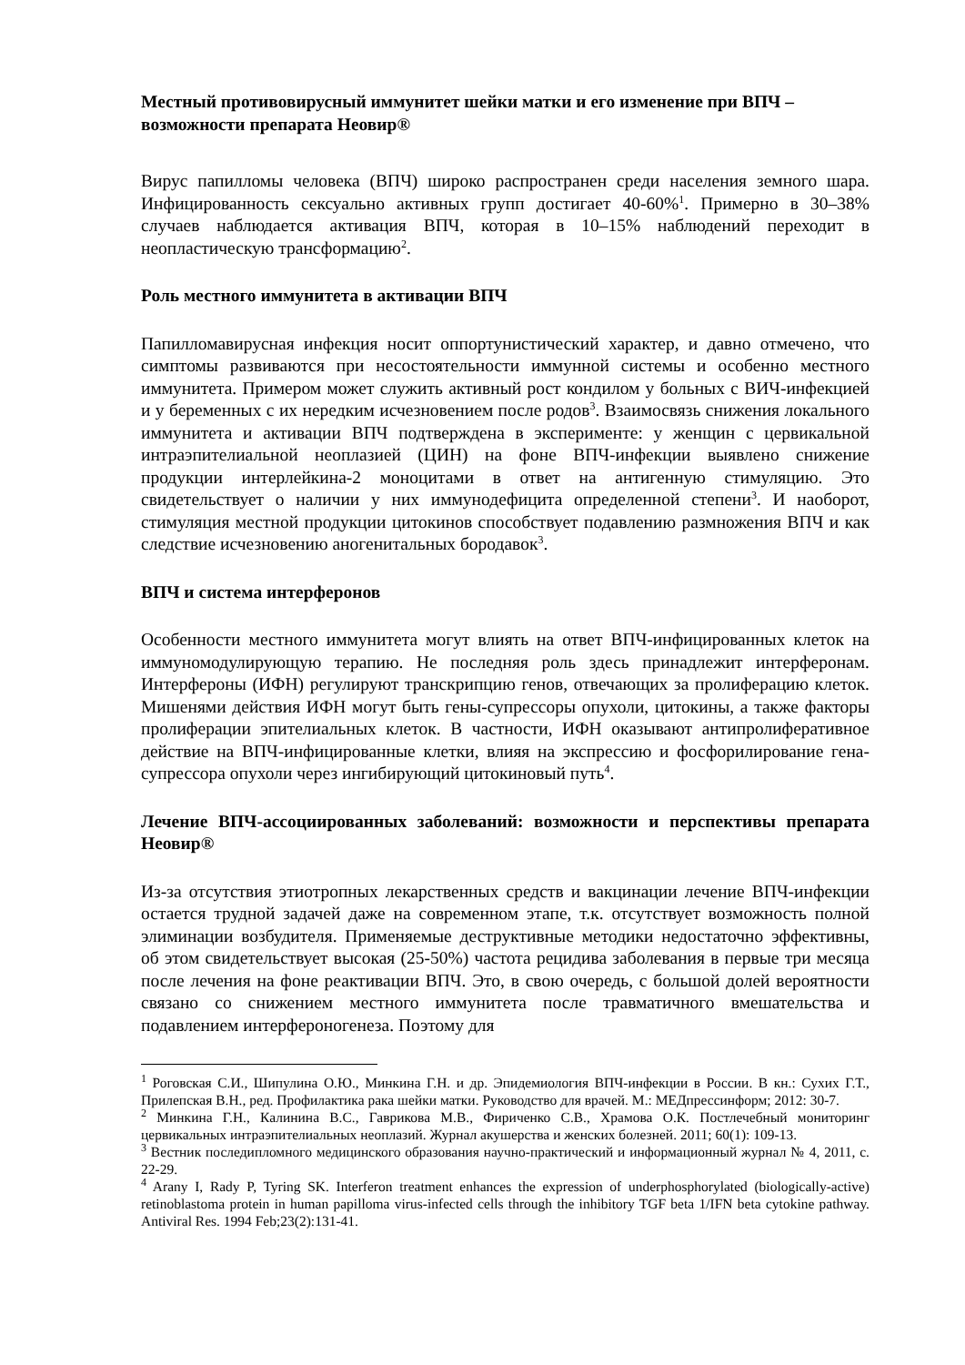Местный противовирусный иммунитет шейки матки и его изменение при ВПЧ – возможности препарата Неовир®
Вирус папилломы человека (ВПЧ) широко распространен среди населения земного шара. Инфицированность сексуально активных групп достигает 40-60%<sup>1</sup>. Примерно в 30–38% случаев наблюдается активация ВПЧ, которая в 10–15% наблюдений переходит в неопластическую трансформацию<sup>2</sup>.
Роль местного иммунитета в активации ВПЧ
Папилломавирусная инфекция носит оппортунистический характер, и давно отмечено, что симптомы развиваются при несостоятельности иммунной системы и особенно местного иммунитета. Примером может служить активный рост кондилом у больных с ВИЧ-инфекцией и у беременных с их нередким исчезновением после родов<sup>3</sup>. Взаимосвязь снижения локального иммунитета и активации ВПЧ подтверждена в эксперименте: у женщин с цервикальной интраэпителиальной неоплазией (ЦИН) на фоне ВПЧ-инфекции выявлено снижение продукции интерлейкина-2 моноцитами в ответ на антигенную стимуляцию. Это свидетельствует о наличии у них иммунодефицита определенной степени<sup>3</sup>. И наоборот, стимуляция местной продукции цитокинов способствует подавлению размножения ВПЧ и как следствие исчезновению аногенитальных бородавок<sup>3</sup>.
ВПЧ и система интерферонов
Особенности местного иммунитета могут влиять на ответ ВПЧ-инфицированных клеток на иммуномодулирующую терапию. Не последняя роль здесь принадлежит интерферонам. Интерфероны (ИФН) регулируют транскрипцию генов, отвечающих за пролиферацию клеток. Мишенями действия ИФН могут быть гены-супрессоры опухоли, цитокины, а также факторы пролиферации эпителиальных клеток. В частности, ИФН оказывают антипролиферативное действие на ВПЧ-инфицированные клетки, влияя на экспрессию и фосфорилирование гена-супрессора опухоли через ингибирующий цитокиновый путь<sup>4</sup>.
Лечение ВПЧ-ассоциированных заболеваний: возможности и перспективы препарата Неовир®
Из-за отсутствия этиотропных лекарственных средств и вакцинации лечение ВПЧ-инфекции остается трудной задачей даже на современном этапе, т.к. отсутствует возможность полной элиминации возбудителя. Применяемые деструктивные методики недостаточно эффективны, об этом свидетельствует высокая (25-50%) частота рецидива заболевания в первые три месяца после лечения на фоне реактивации ВПЧ. Это, в свою очередь, с большой долей вероятности связано со снижением местного иммунитета после травматичного вмешательства и подавлением интерфероногенеза. Поэтому для
<sup>1</sup> Роговская С.И., Шипулина О.Ю., Минкина Г.Н. и др. Эпидемиология ВПЧ-инфекции в России. В кн.: Сухих Г.Т., Прилепская В.Н., ред. Профилактика рака шейки матки. Руководство для врачей. М.: МЕДпрессинформ; 2012: 30-7.
<sup>2</sup> Минкина Г.Н., Калинина В.С., Гаврикова М.В., Фириченко С.В., Храмова О.К. Постлечебный мониторинг цервикальных интраэпителиальных неоплазий. Журнал акушерства и женских болезней. 2011; 60(1): 109-13.
<sup>3</sup> Вестник последипломного медицинского образования научно-практический и информационный журнал № 4, 2011, с. 22-29.
<sup>4</sup> Arany I, Rady P, Tyring SK. Interferon treatment enhances the expression of underphosphorylated (biologically-active) retinoblastoma protein in human papilloma virus-infected cells through the inhibitory TGF beta 1/IFN beta cytokine pathway. Antiviral Res. 1994 Feb;23(2):131-41.